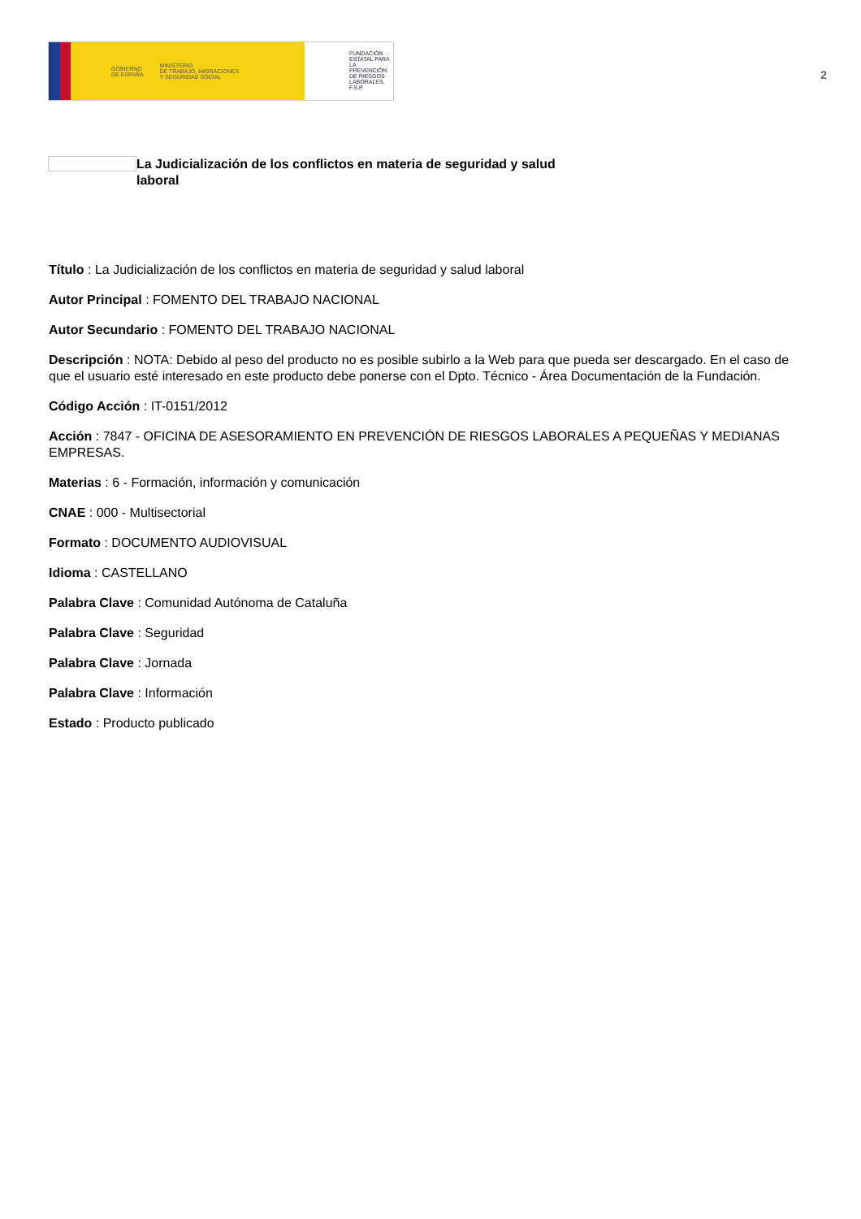GOBIERNO
DE ESPAÑA MINISTERIO
DE TRABAJO, MIGRACIONES
Y SEGURIDAD SOCIAL
FUNDACIÓN
ESTATAL PARA
LA PREVENCIÓN
DE RIESGOS
LABORALES, F.S.P.
2
La Judicialización de los conflictos en materia de seguridad y salud laboral
Título : La Judicialización de los conflictos en materia de seguridad y salud laboral
Autor Principal : FOMENTO DEL TRABAJO NACIONAL
Autor Secundario : FOMENTO DEL TRABAJO NACIONAL
Descripción : NOTA: Debido al peso del producto no es posible subirlo a la Web para que pueda ser descargado. En el caso de que el usuario esté interesado en este producto debe ponerse con el Dpto. Técnico - Área Documentación de la Fundación.
Código Acción : IT-0151/2012
Acción : 7847 - OFICINA DE ASESORAMIENTO EN PREVENCIÓN DE RIESGOS LABORALES A PEQUEÑAS Y MEDIANAS EMPRESAS.
Materias : 6 - Formación, información y comunicación
CNAE : 000 - Multisectorial
Formato : DOCUMENTO AUDIOVISUAL
Idioma : CASTELLANO
Palabra Clave : Comunidad Autónoma de Cataluña
Palabra Clave : Seguridad
Palabra Clave : Jornada
Palabra Clave : Información
Estado : Producto publicado